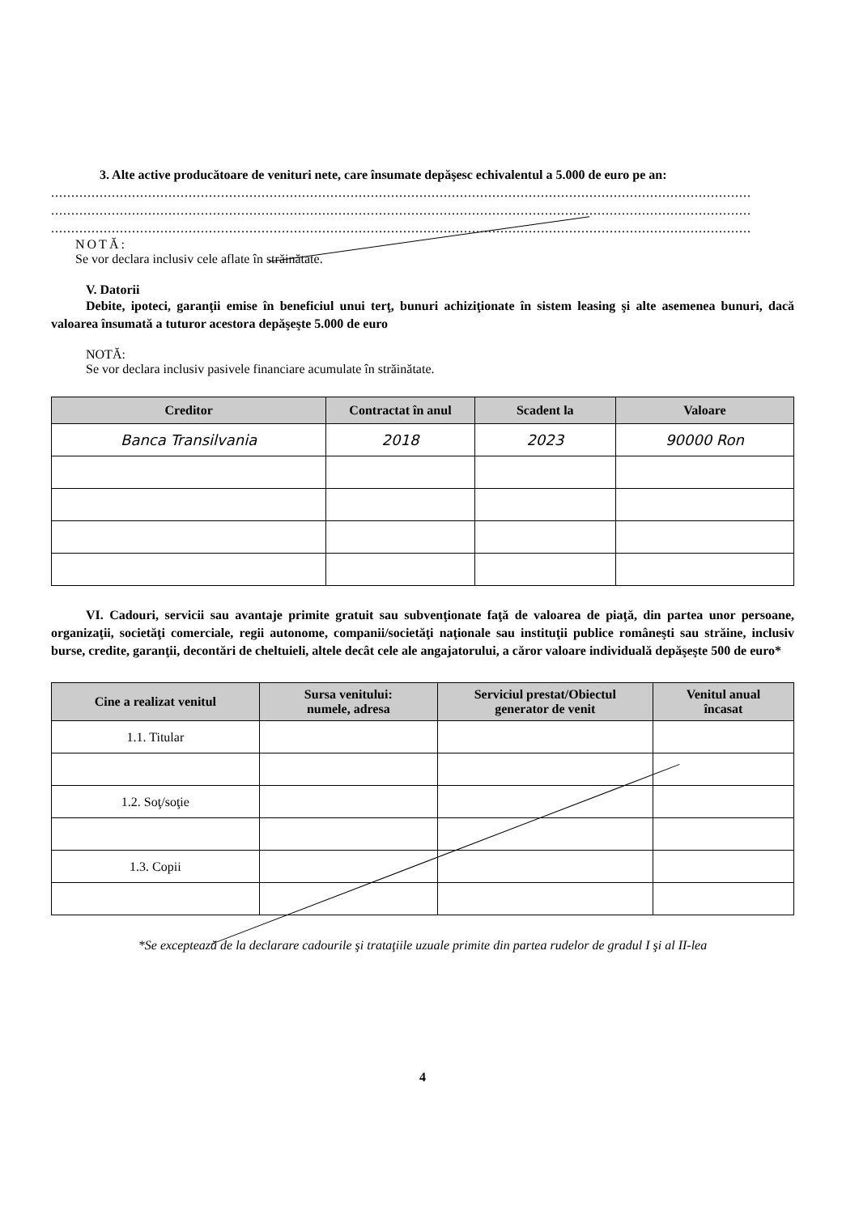3. Alte active producătoare de venituri nete, care însumate depăşesc echivalentul a 5.000 de euro pe an:
.............................................................................................................................................................................
.............................................................................................................................................................................
.............................................................................................................................................................................
NOTĂ:
Se vor declara inclusiv cele aflate în străinătate.
V. Datorii
Debite, ipoteci, garanţii emise în beneficiul unui terţ, bunuri achiziţionate în sistem leasing şi alte asemenea bunuri, dacă valoarea însumată a tuturor acestora depăşeşte 5.000 de euro
NOTĂ:
Se vor declara inclusiv pasivele financiare acumulate în străinătate.
| Creditor | Contractat în anul | Scadent la | Valoare |
| --- | --- | --- | --- |
| Banca Transilvania | 2018 | 2023 | 90000 Ron |
VI. Cadouri, servicii sau avantaje primite gratuit sau subvenţionate faţă de valoarea de piaţă, din partea unor persoane, organizaţii, societăţi comerciale, regii autonome, companii/societăţi naţionale sau instituţii publice româneşti sau străine, inclusiv burse, credite, garanţii, decontări de cheltuieli, altele decât cele ale angajatorului, a căror valoare individuală depăşeşte 500 de euro*
| Cine a realizat venitul | Sursa venitului: numele, adresa | Serviciul prestat/Obiectul generator de venit | Venitul anual încasat |
| --- | --- | --- | --- |
| 1.1. Titular | | | |
| 1.2. Soţ/soţie | | | |
| 1.3. Copii | | | |
*Se exceptează de la declarare cadourile şi trataţiile uzuale primite din partea rudelor de gradul I şi al II-lea
4